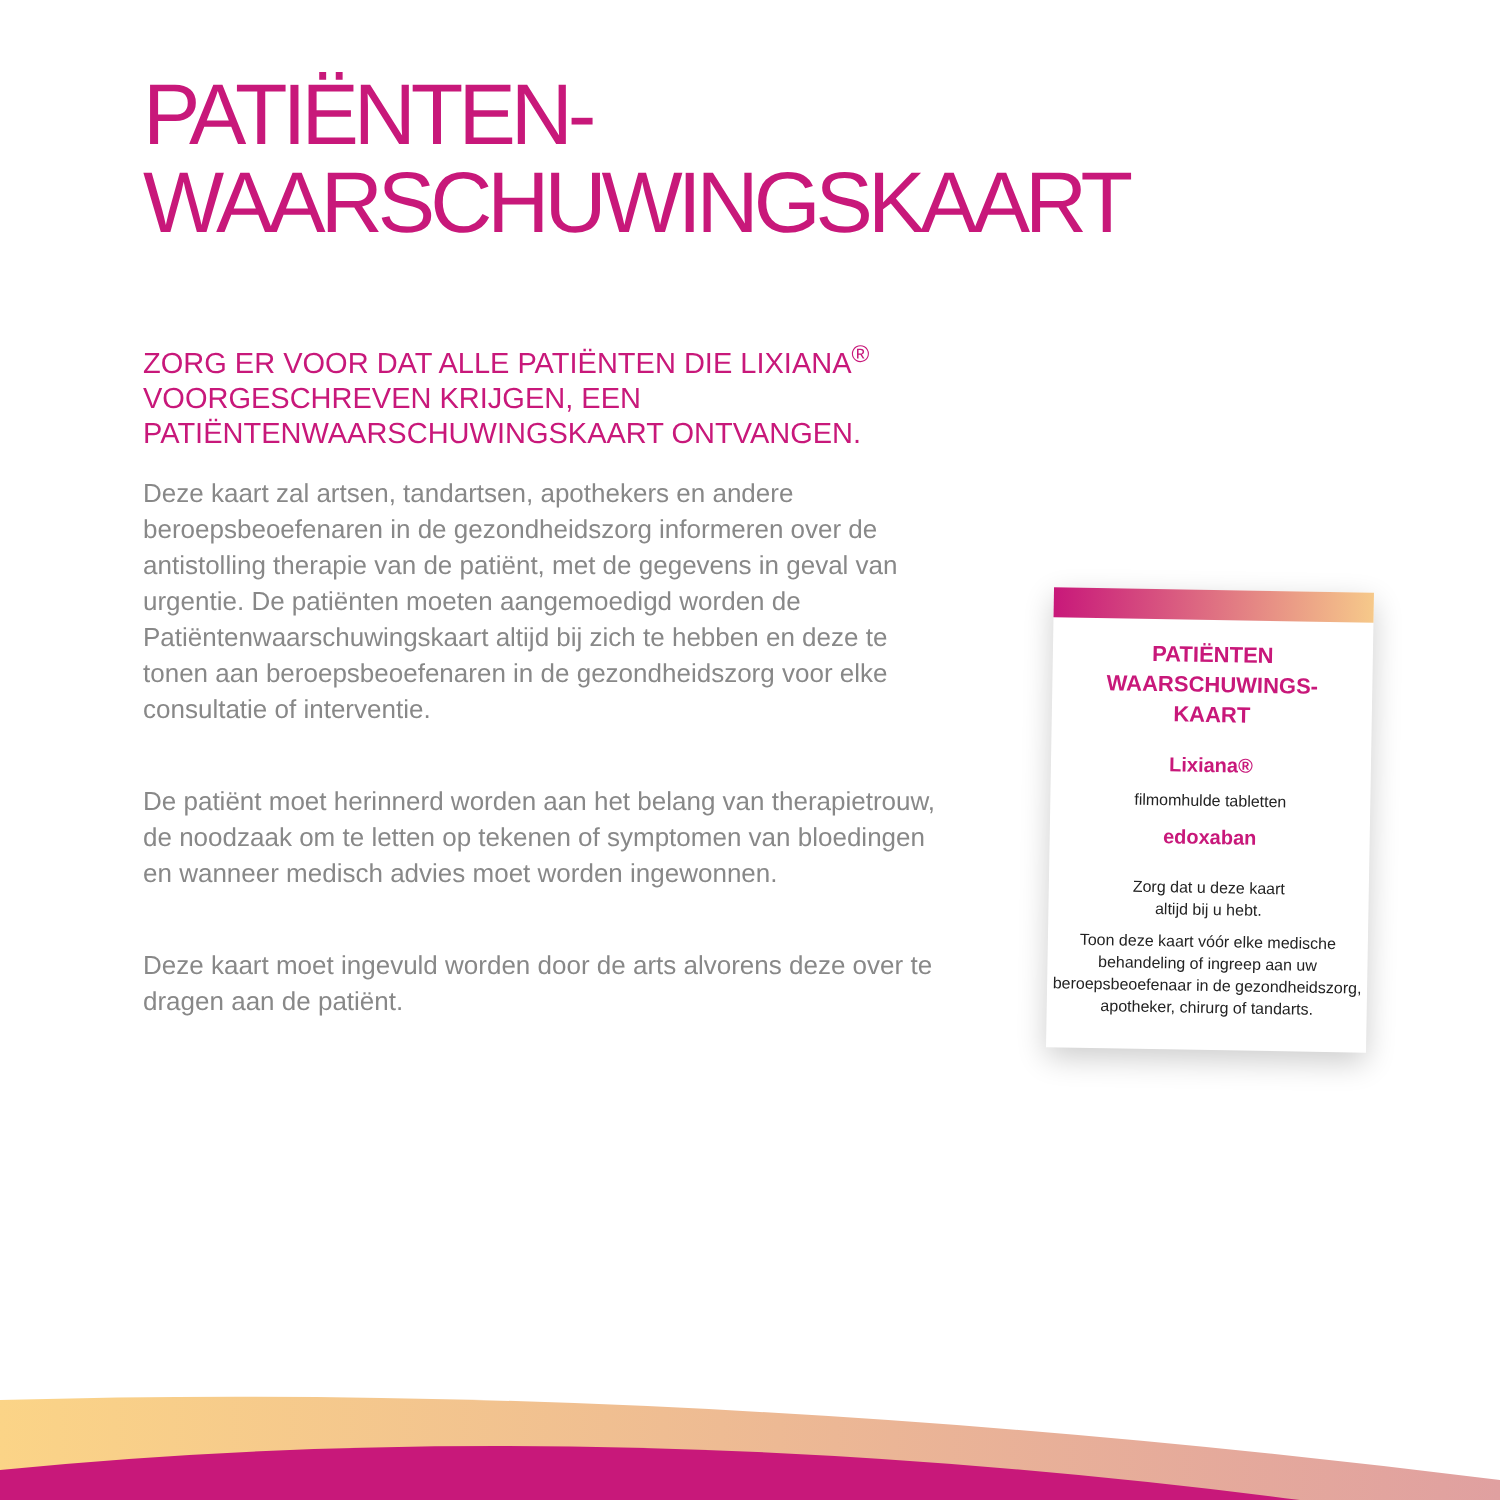PATIËNTEN-
WAARSCHUWINGSKAART
ZORG ER VOOR DAT ALLE PATIËNTEN DIE LIXIANA<sup>®</sup> VOORGESCHREVEN KRIJGEN, EEN PATIËNTENWAARSCHUWINGSKAART ONTVANGEN.
Deze kaart zal artsen, tandartsen, apothekers en andere beroepsbeoefenaren in de gezondheidszorg informeren over de antistolling therapie van de patiënt, met de gegevens in geval van urgentie. De patiënten moeten aangemoedigd worden de Patiëntenwaarschuwingskaart altijd bij zich te hebben en deze te tonen aan beroepsbeoefenaren in de gezondheidszorg voor elke consultatie of interventie.
De patiënt moet herinnerd worden aan het belang van therapietrouw, de noodzaak om te letten op tekenen of symptomen van bloedingen en wanneer medisch advies moet worden ingewonnen.
Deze kaart moet ingevuld worden door de arts alvorens deze over te dragen aan de patiënt.
PATIËNTEN
WAARSCHUWINGS-
KAART
Lixiana®
filmomhulde tabletten
edoxaban
Zorg dat u deze kaart
altijd bij u hebt.
Toon deze kaart vóór elke medische behandeling of ingreep aan uw beroepsbeoefenaar in de gezondheidszorg, apotheker, chirurg of tandarts.